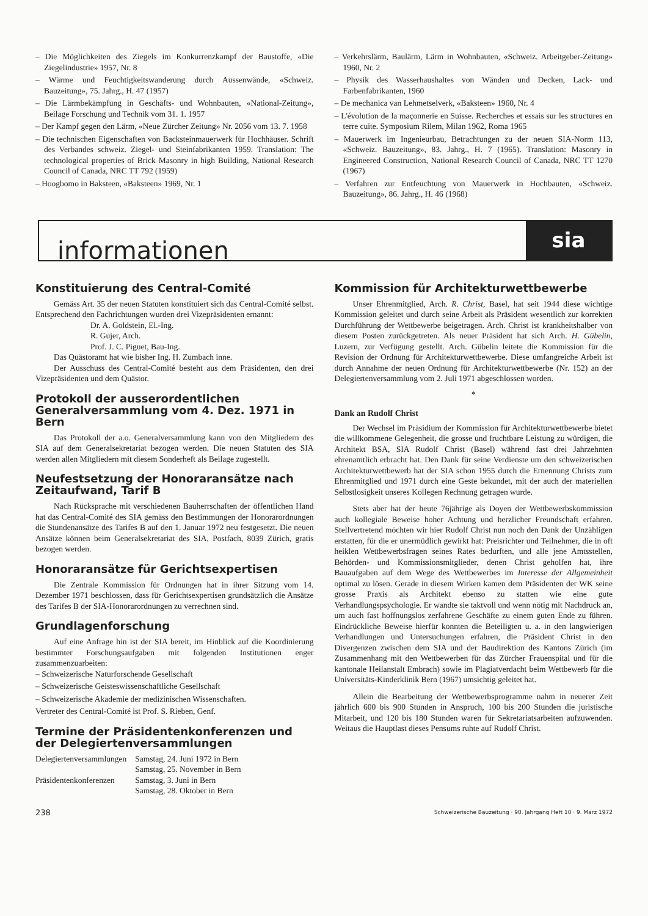– Die Möglichkeiten des Ziegels im Konkurrenzkampf der Baustoffe, «Die Ziegelindustrie» 1957, Nr. 8
– Wärme und Feuchtigkeitswanderung durch Aussenwände, «Schweiz. Bauzeitung», 75. Jahrg., H. 47 (1957)
– Die Lärmbekämpfung in Geschäfts- und Wohnbauten, «National-Zeitung», Beilage Forschung und Technik vom 31. 1. 1957
– Der Kampf gegen den Lärm, «Neue Zürcher Zeitung» Nr. 2056 vom 13. 7. 1958
– Die technischen Eigenschaften von Backsteinmauerwerk für Hochhäuser. Schrift des Verbandes schweiz. Ziegel- und Steinfabrikanten 1959. Translation: The technological properties of Brick Masonry in high Building, National Research Council of Canada, NRC TT 792 (1959)
– Hoogbomo in Baksteen, «Baksteen» 1969, Nr. 1
– Verkehrslärm, Baulärm, Lärm in Wohnbauten, «Schweiz. Arbeitgeber-Zeitung» 1960, Nr. 2
– Physik des Wasserhaushaltes von Wänden und Decken, Lack- und Farbenfabrikanten, 1960
– De mechanica van Lehmetselverk, «Baksteen» 1960, Nr. 4
– L'évolution de la maçonnerie en Suisse. Recherches et essais sur les structures en terre cuite. Symposium Rilem, Milan 1962, Roma 1965
– Mauerwerk im Ingenieurbau, Betrachtungen zu der neuen SIA-Norm 113, «Schweiz. Bauzeitung», 83. Jahrg., H. 7 (1965). Translation: Masonry in Engineered Construction, National Research Council of Canada, NRC TT 1270 (1967)
– Verfahren zur Entfeuchtung von Mauerwerk in Hochbauten, «Schweiz. Bauzeitung», 86. Jahrg., H. 46 (1968)
informationen
sia
Konstituierung des Central-Comité
Gemäss Art. 35 der neuen Statuten konstituiert sich das Central-Comité selbst. Entsprechend den Fachrichtungen wurden drei Vizepräsidenten ernannt:
Dr. A. Goldstein, El.-Ing.
R. Gujer, Arch.
Prof. J. C. Piguet, Bau-Ing.
Das Quästoramt hat wie bisher Ing. H. Zumbach inne.
Der Ausschuss des Central-Comité besteht aus dem Präsidenten, den drei Vizepräsidenten und dem Quästor.
Protokoll der ausserordentlichen Generalversammlung vom 4. Dez. 1971 in Bern
Das Protokoll der a.o. Generalversammlung kann von den Mitgliedern des SIA auf dem Generalsekretariat bezogen werden. Die neuen Statuten des SIA werden allen Mitgliedern mit diesem Sonderheft als Beilage zugestellt.
Neufestsetzung der Honoraransätze nach Zeitaufwand, Tarif B
Nach Rücksprache mit verschiedenen Bauherrschaften der öffentlichen Hand hat das Central-Comité des SIA gemäss den Bestimmungen der Honorarordnungen die Stundenansätze des Tarifes B auf den 1. Januar 1972 neu festgesetzt. Die neuen Ansätze können beim Generalsekretariat des SIA, Postfach, 8039 Zürich, gratis bezogen werden.
Honoraransätze für Gerichtsexpertisen
Die Zentrale Kommission für Ordnungen hat in ihrer Sitzung vom 14. Dezember 1971 beschlossen, dass für Gerichtsexpertisen grundsätzlich die Ansätze des Tarifes B der SIA-Honorarordnungen zu verrechnen sind.
Grundlagenforschung
Auf eine Anfrage hin ist der SIA bereit, im Hinblick auf die Koordinierung bestimmter Forschungsaufgaben mit folgenden Institutionen enger zusammenzuarbeiten:
– Schweizerische Naturforschende Gesellschaft
– Schweizerische Geisteswissenschaftliche Gesellschaft
– Schweizerische Akademie der medizinischen Wissenschaften.
Vertreter des Central-Comité ist Prof. S. Rieben, Genf.
Termine der Präsidentenkonferenzen und der Delegiertenversammlungen
| Delegiertenversammlungen | Samstag, 24. Juni 1972 in Bern |
| | Samstag, 25. November in Bern |
| Präsidentenkonferenzen | Samstag, 3. Juni in Bern |
| | Samstag, 28. Oktober in Bern |
Kommission für Architekturwettbewerbe
Unser Ehrenmitglied, Arch. R. Christ, Basel, hat seit 1944 diese wichtige Kommission geleitet und durch seine Arbeit als Präsident wesentlich zur korrekten Durchführung der Wettbewerbe beigetragen. Arch. Christ ist krankheitshalber von diesem Posten zurückgetreten. Als neuer Präsident hat sich Arch. H. Gübelin, Luzern, zur Verfügung gestellt. Arch. Gübelin leitete die Kommission für die Revision der Ordnung für Architekturwettbewerbe. Diese umfangreiche Arbeit ist durch Annahme der neuen Ordnung für Architekturwettbewerbe (Nr. 152) an der Delegiertenversammlung vom 2. Juli 1971 abgeschlossen worden.
*
Dank an Rudolf Christ
Der Wechsel im Präsidium der Kommission für Architekturwettbewerbe bietet die willkommene Gelegenheit, die grosse und fruchtbare Leistung zu würdigen, die Architekt BSA, SIA Rudolf Christ (Basel) während fast drei Jahrzehnten ehrenamtlich erbracht hat. Den Dank für seine Verdienste um den schweizerischen Architekturwettbewerb hat der SIA schon 1955 durch die Ernennung Christs zum Ehrenmitglied und 1971 durch eine Geste bekundet, mit der auch der materiellen Selbstlosigkeit unseres Kollegen Rechnung getragen wurde.
Stets aber hat der heute 76jährige als Doyen der Wettbewerbskommission auch kollegiale Beweise hoher Achtung und herzlicher Freundschaft erfahren. Stellvertretend möchten wir hier Rudolf Christ nun noch den Dank der Unzähligen erstatten, für die er unermüdlich gewirkt hat: Preisrichter und Teilnehmer, die in oft heiklen Wettbewerbsfragen seines Rates bedurften, und alle jene Amtsstellen, Behörden- und Kommissionsmitglieder, denen Christ geholfen hat, ihre Bauaufgaben auf dem Wege des Wettbewerbes im Interesse der Allgemeinheit optimal zu lösen. Gerade in diesem Wirken kamen dem Präsidenten der WK seine grosse Praxis als Architekt ebenso zu statten wie eine gute Verhandlungspsychologie. Er wandte sie taktvoll und wenn nötig mit Nachdruck an, um auch fast hoffnungslos zerfahrene Geschäfte zu einem guten Ende zu führen. Eindrückliche Beweise hierfür konnten die Beteiligten u. a. in den langwierigen Verhandlungen und Untersuchungen erfahren, die Präsident Christ in den Divergenzen zwischen dem SIA und der Baudirektion des Kantons Zürich (im Zusammenhang mit den Wettbewerben für das Zürcher Frauenspital und für die kantonale Heilanstalt Embrach) sowie im Plagiatverdacht beim Wettbewerb für die Universitäts-Kinderklinik Bern (1967) umsichtig geleitet hat.
Allein die Bearbeitung der Wettbewerbsprogramme nahm in neuerer Zeit jährlich 600 bis 900 Stunden in Anspruch, 100 bis 200 Stunden die juristische Mitarbeit, und 120 bis 180 Stunden waren für Sekretariatsarbeiten aufzuwenden. Weitaus die Hauptlast dieses Pensums ruhte auf Rudolf Christ.
238 Schweizerische Bauzeitung · 90. Jahrgang Heft 10 · 9. März 1972